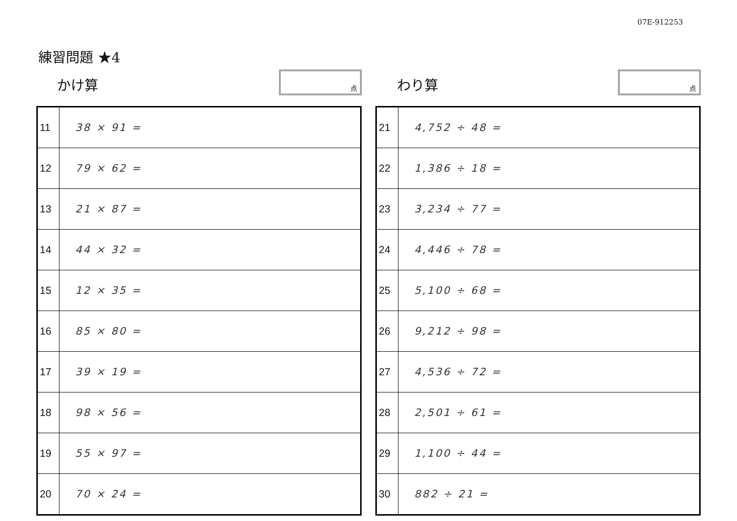07E-912253
練習問題 ★4
かけ算
点
| 11 | 38 × 91 = |
| 12 | 79 × 62 = |
| 13 | 21 × 87 = |
| 14 | 44 × 32 = |
| 15 | 12 × 35 = |
| 16 | 85 × 80 = |
| 17 | 39 × 19 = |
| 18 | 98 × 56 = |
| 19 | 55 × 97 = |
| 20 | 70 × 24 = |
わり算
点
| 21 | 4,752 ÷ 48 = |
| 22 | 1,386 ÷ 18 = |
| 23 | 3,234 ÷ 77 = |
| 24 | 4,446 ÷ 78 = |
| 25 | 5,100 ÷ 68 = |
| 26 | 9,212 ÷ 98 = |
| 27 | 4,536 ÷ 72 = |
| 28 | 2,501 ÷ 61 = |
| 29 | 1,100 ÷ 44 = |
| 30 | 882 ÷ 21 = |